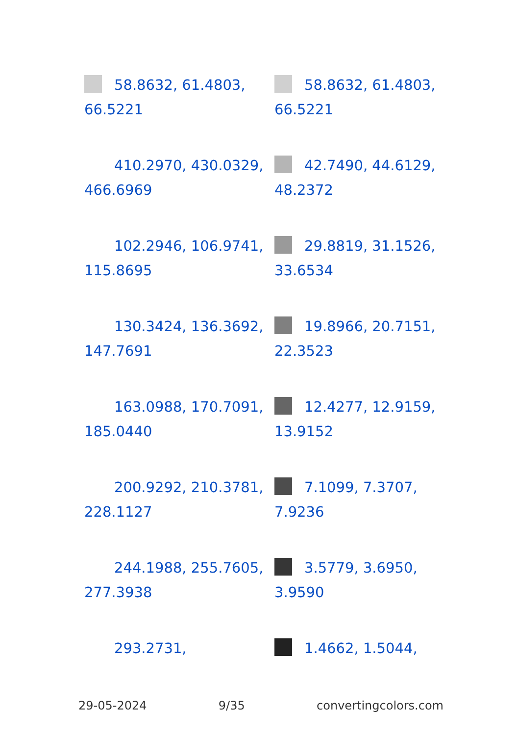58.8632, 61.4803, 66.5221
58.8632, 61.4803, 66.5221
410.2970, 430.0329, 466.6969
42.7490, 44.6129, 48.2372
102.2946, 106.9741, 115.8695
29.8819, 31.1526, 33.6534
130.3424, 136.3692, 147.7691
19.8966, 20.7151, 22.3523
163.0988, 170.7091, 185.0440
12.4277, 12.9159, 13.9152
200.9292, 210.3781, 228.1127
7.1099, 7.3707, 7.9236
244.1988, 255.7605, 277.3938
3.5779, 3.6950, 3.9590
293.2731,
1.4662, 1.5044,
29-05-2024 9/35 convertingcolors.com